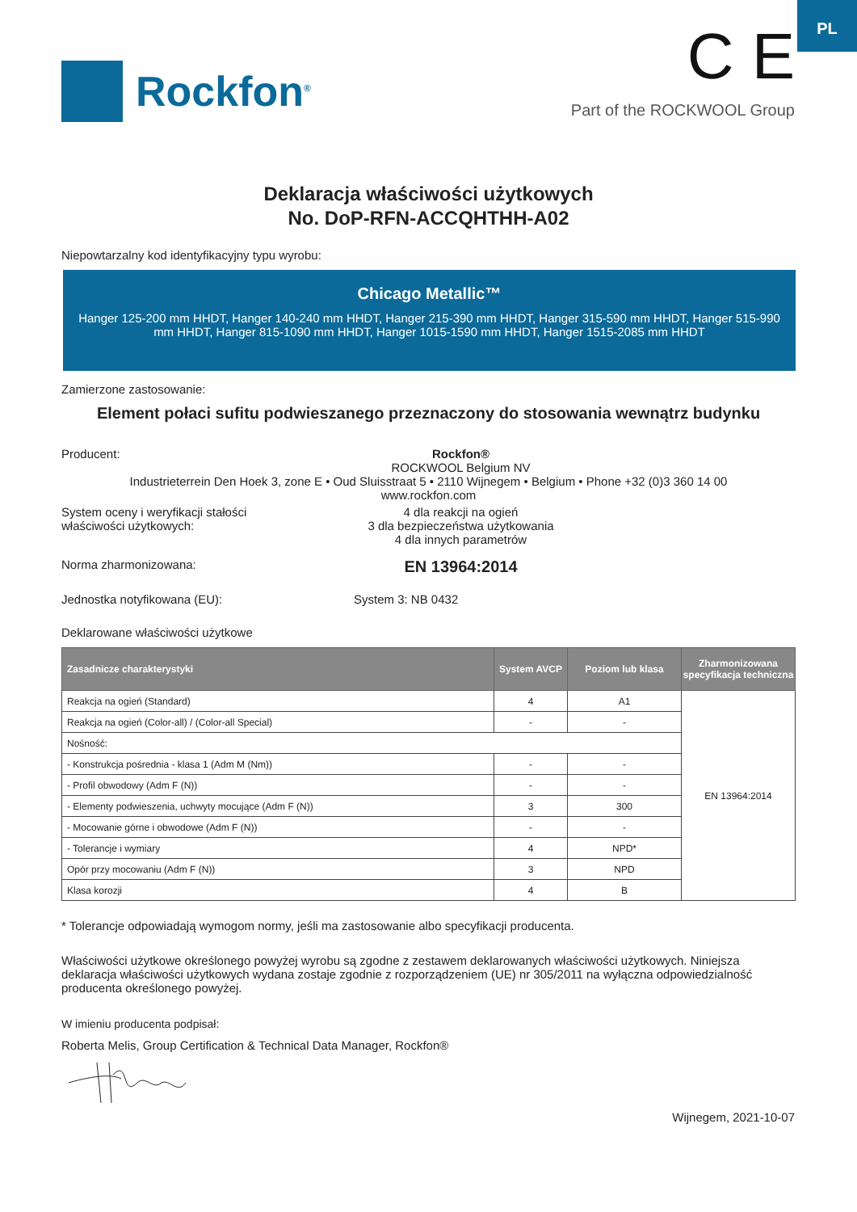PL
Rockfon<sup>®</sup>
C E
Part of the ROCKWOOL Group
Deklaracja właściwości użytkowych
No. DoP-RFN-ACCQHTHH-A02
Niepowtarzalny kod identyfikacyjny typu wyrobu:
Chicago Metallic™
Hanger 125-200 mm HHDT, Hanger 140-240 mm HHDT, Hanger 215-390 mm HHDT, Hanger 315-590 mm HHDT, Hanger 515-990 mm HHDT, Hanger 815-1090 mm HHDT, Hanger 1015-1590 mm HHDT, Hanger 1515-2085 mm HHDT
Zamierzone zastosowanie:
Element połaci sufitu podwieszanego przeznaczony do stosowania wewnątrz budynku
Producent: Rockfon®
ROCKWOOL Belgium NV
Industrieterrein Den Hoek 3, zone E • Oud Sluisstraat 5 • 2110 Wijnegem • Belgium • Phone +32 (0)3 360 14 00
www.rockfon.com
System oceny i weryfikacji stałości
właściwości użytkowych:
4 dla reakcji na ogień
3 dla bezpieczeństwa użytkowania
4 dla innych parametrów
Norma zharmonizowana:
EN 13964:2014
Jednostka notyfikowana (EU): System 3: NB 0432
Deklarowane właściwości użytkowe
| Zasadnicze charakterystyki | System AVCP | Poziom lub klasa | Zharmonizowana specyfikacja techniczna |
| --- | --- | --- | --- |
| Reakcja na ogień (Standard) | 4 | A1 | EN 13964:2014 |
| Reakcja na ogień (Color-all) / (Color-all Special) | - | - | |
| Nośność: | | | |
| - Konstrukcja pośrednia - klasa 1 (Adm M (Nm)) | - | - | |
| - Profil obwodowy (Adm F (N)) | - | - | |
| - Elementy podwieszenia, uchwyty mocujące (Adm F (N)) | 3 | 300 | |
| - Mocowanie górne i obwodowe (Adm F (N)) | - | - | |
| - Tolerancje i wymiary | 4 | NPD* | |
| Opór przy mocowaniu (Adm F (N)) | 3 | NPD | |
| Klasa korozji | 4 | B | |
* Tolerancje odpowiadają wymogom normy, jeśli ma zastosowanie albo specyfikacji producenta.
Właściwości użytkowe określonego powyżej wyrobu są zgodne z zestawem deklarowanych właściwości użytkowych. Niniejsza deklaracja właściwości użytkowych wydana zostaje zgodnie z rozporządzeniem (UE) nr 305/2011 na wyłączna odpowiedzialność producenta określonego powyżej.
W imieniu producenta podpisał:
Roberta Melis, Group Certification & Technical Data Manager, Rockfon®
Wijnegem, 2021-10-07